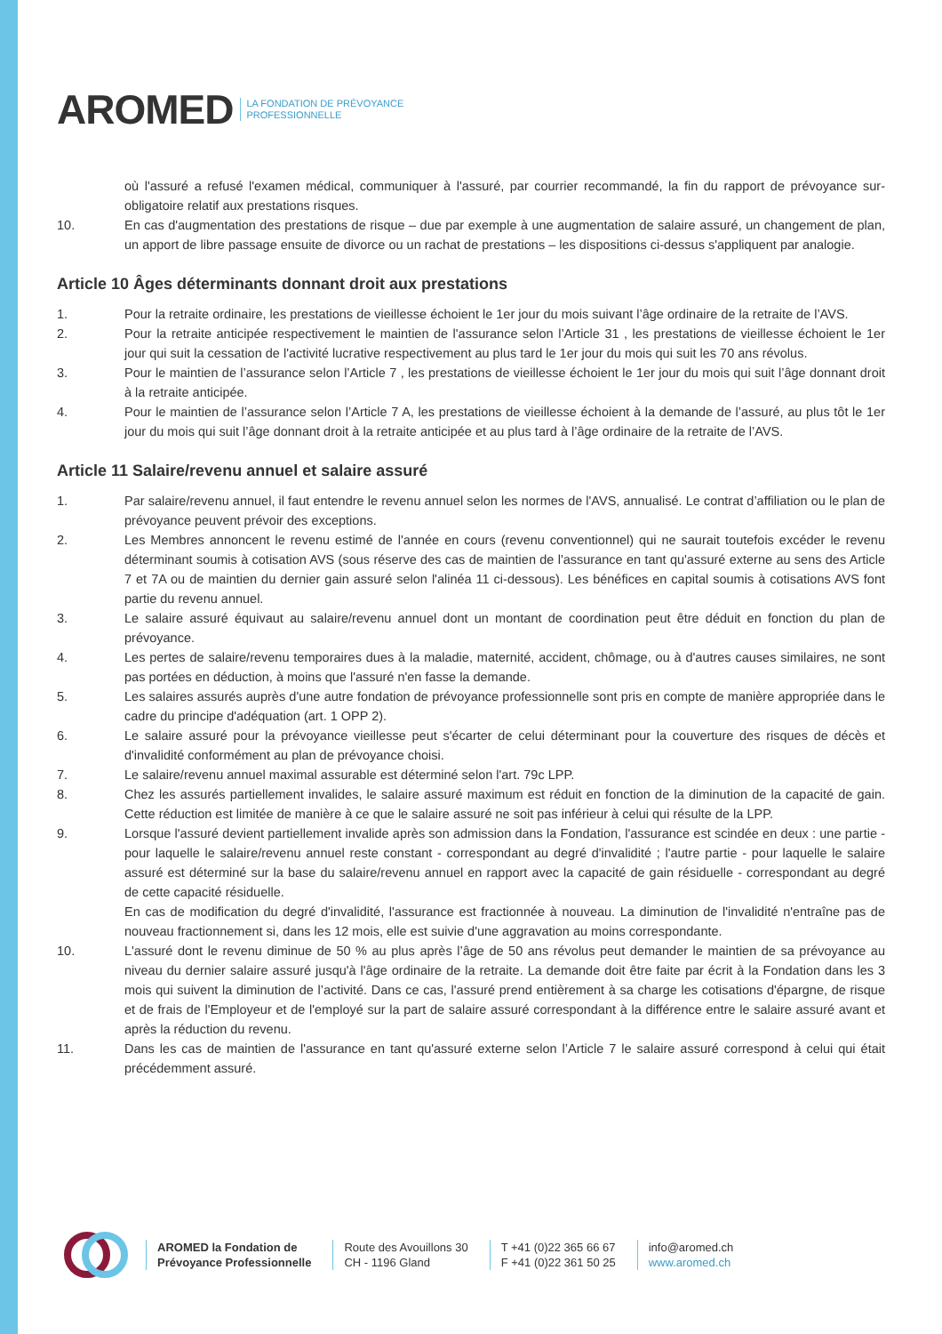AROMED
LA FONDATION DE PRÉVOYANCE
PROFESSIONNELLE
où l'assuré a refusé l'examen médical, communiquer à l'assuré, par courrier recommandé, la fin du rapport de prévoyance sur-obligatoire relatif aux prestations risques.
10. En cas d'augmentation des prestations de risque – due par exemple à une augmentation de salaire assuré, un changement de plan, un apport de libre passage ensuite de divorce ou un rachat de prestations – les dispositions ci-dessus s'appliquent par analogie.
Article 10 Âges déterminants donnant droit aux prestations
1. Pour la retraite ordinaire, les prestations de vieillesse échoient le 1er jour du mois suivant l’âge ordinaire de la retraite de l’AVS.
2. Pour la retraite anticipée respectivement le maintien de l'assurance selon l’Article 31 , les prestations de vieillesse échoient le 1er jour qui suit la cessation de l'activité lucrative respectivement au plus tard le 1er jour du mois qui suit les 70 ans révolus.
3. Pour le maintien de l’assurance selon l’Article 7 , les prestations de vieillesse échoient le 1er jour du mois qui suit l’âge donnant droit à la retraite anticipée.
4. Pour le maintien de l’assurance selon l’Article 7 A, les prestations de vieillesse échoient à la demande de l’assuré, au plus tôt le 1er jour du mois qui suit l’âge donnant droit à la retraite anticipée et au plus tard à l’âge ordinaire de la retraite de l’AVS.
Article 11 Salaire/revenu annuel et salaire assuré
1. Par salaire/revenu annuel, il faut entendre le revenu annuel selon les normes de l'AVS, annualisé. Le contrat d’affiliation ou le plan de prévoyance peuvent prévoir des exceptions.
2. Les Membres annoncent le revenu estimé de l'année en cours (revenu conventionnel) qui ne saurait toutefois excéder le revenu déterminant soumis à cotisation AVS (sous réserve des cas de maintien de l'assurance en tant qu'assuré externe au sens des Article 7 et 7A ou de maintien du dernier gain assuré selon l'alinéa 11 ci-dessous). Les bénéfices en capital soumis à cotisations AVS font partie du revenu annuel.
3. Le salaire assuré équivaut au salaire/revenu annuel dont un montant de coordination peut être déduit en fonction du plan de prévoyance.
4. Les pertes de salaire/revenu temporaires dues à la maladie, maternité, accident, chômage, ou à d'autres causes similaires, ne sont pas portées en déduction, à moins que l'assuré n'en fasse la demande.
5. Les salaires assurés auprès d'une autre fondation de prévoyance professionnelle sont pris en compte de manière appropriée dans le cadre du principe d'adéquation (art. 1 OPP 2).
6. Le salaire assuré pour la prévoyance vieillesse peut s'écarter de celui déterminant pour la couverture des risques de décès et d'invalidité conformément au plan de prévoyance choisi.
7. Le salaire/revenu annuel maximal assurable est déterminé selon l'art. 79c LPP.
8. Chez les assurés partiellement invalides, le salaire assuré maximum est réduit en fonction de la diminution de la capacité de gain. Cette réduction est limitée de manière à ce que le salaire assuré ne soit pas inférieur à celui qui résulte de la LPP.
9. Lorsque l'assuré devient partiellement invalide après son admission dans la Fondation, l'assurance est scindée en deux : une partie - pour laquelle le salaire/revenu annuel reste constant - correspondant au degré d'invalidité ; l'autre partie - pour laquelle le salaire assuré est déterminé sur la base du salaire/revenu annuel en rapport avec la capacité de gain résiduelle - correspondant au degré de cette capacité résiduelle.
En cas de modification du degré d'invalidité, l'assurance est fractionnée à nouveau. La diminution de l'invalidité n'entraîne pas de nouveau fractionnement si, dans les 12 mois, elle est suivie d'une aggravation au moins correspondante.
10. L'assuré dont le revenu diminue de 50 % au plus après l’âge de 50 ans révolus peut demander le maintien de sa prévoyance au niveau du dernier salaire assuré jusqu'à l'âge ordinaire de la retraite. La demande doit être faite par écrit à la Fondation dans les 3 mois qui suivent la diminution de l’activité. Dans ce cas, l'assuré prend entièrement à sa charge les cotisations d'épargne, de risque et de frais de l'Employeur et de l'employé sur la part de salaire assuré correspondant à la différence entre le salaire assuré avant et après la réduction du revenu.
11. Dans les cas de maintien de l'assurance en tant qu'assuré externe selon l’Article 7 le salaire assuré correspond à celui qui était précédemment assuré.
AROMED la Fondation de
Prévoyance Professionnelle
Route des Avouillons 30
CH - 1196 Gland
T +41 (0)22 365 66 67
F +41 (0)22 361 50 25
info@aromed.ch
www.aromed.ch